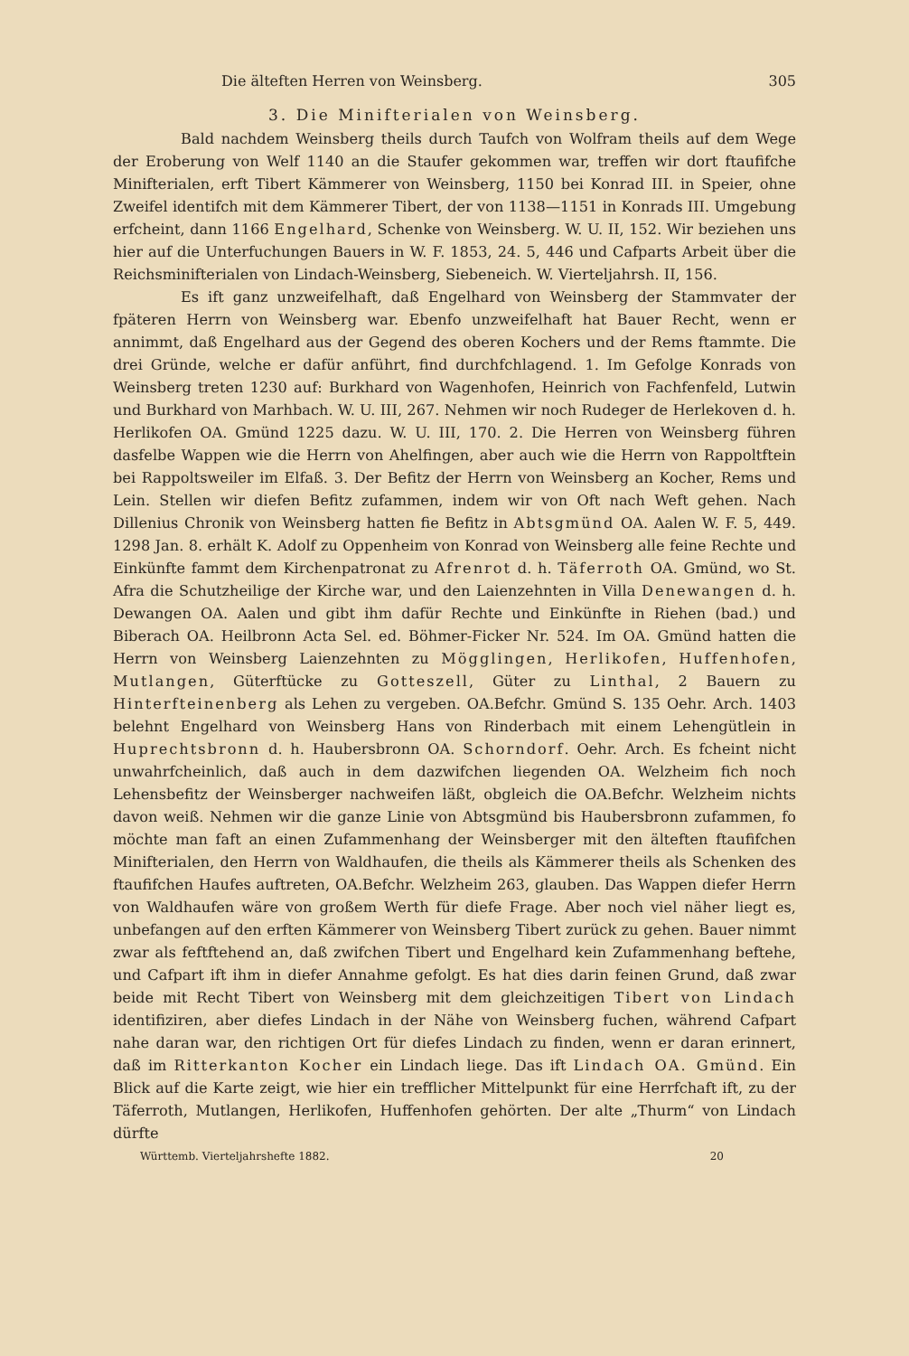Die älteften Herren von Weinsberg. 305
3. Die Minifterialen von Weinsberg.
Bald nachdem Weinsberg theils durch Taufch von Wolfram theils auf dem Wege der Eroberung von Welf 1140 an die Staufer gekommen war, treffen wir dort ftaufifche Minifterialen, erft Tibert Kämmerer von Weinsberg, 1150 bei Konrad III. in Speier, ohne Zweifel identifch mit dem Kämmerer Tibert, der von 1138—1151 in Konrads III. Umgebung erfcheint, dann 1166 Engelhard, Schenke von Weinsberg. W. U. II, 152. Wir beziehen uns hier auf die Unterfuchungen Bauers in W. F. 1853, 24. 5, 446 und Cafparts Arbeit über die Reichsminifterialen von Lindach-Weinsberg, Siebeneich. W. Vierteljahrsh. II, 156.
Es ift ganz unzweifelhaft, daß Engelhard von Weinsberg der Stammvater der fpäteren Herrn von Weinsberg war. Ebenfo unzweifelhaft hat Bauer Recht, wenn er annimmt, daß Engelhard aus der Gegend des oberen Kochers und der Rems ftammte. Die drei Gründe, welche er dafür anführt, find durchfchlagend. 1. Im Gefolge Konrads von Weinsberg treten 1230 auf: Burkhard von Wagenhofen, Heinrich von Fachfenfeld, Lutwin und Burkhard von Marhbach. W. U. III, 267. Nehmen wir noch Rudeger de Herlekoven d. h. Herlikofen OA. Gmünd 1225 dazu. W. U. III, 170. 2. Die Herren von Weinsberg führen dasfelbe Wappen wie die Herrn von Ahelfingen, aber auch wie die Herrn von Rappoltftein bei Rappoltsweiler im Elfaß. 3. Der Befitz der Herrn von Weinsberg an Kocher, Rems und Lein. Stellen wir diefen Befitz zufammen, indem wir von Oft nach Weft gehen. Nach Dillenius Chronik von Weinsberg hatten fie Befitz in Abtsgmünd OA. Aalen W. F. 5, 449. 1298 Jan. 8. erhält K. Adolf zu Oppenheim von Konrad von Weinsberg alle feine Rechte und Einkünfte fammt dem Kirchenpatronat zu Afrenrot d. h. Täferroth OA. Gmünd, wo St. Afra die Schutzheilige der Kirche war, und den Laienzehnten in Villa Denewangen d. h. Dewangen OA. Aalen und gibt ihm dafür Rechte und Einkünfte in Riehen (bad.) und Biberach OA. Heilbronn Acta Sel. ed. Böhmer-Ficker Nr. 524. Im OA. Gmünd hatten die Herrn von Weinsberg Laienzehnten zu Mögglingen, Herlikofen, Huffenhofen, Mutlangen, Güterftücke zu Gotteszell, Güter zu Linthal, 2 Bauern zu Hinterfteinenberg als Lehen zu vergeben. OA.Befchr. Gmünd S. 135 Oehr. Arch. 1403 belehnt Engelhard von Weinsberg Hans von Rinderbach mit einem Lehengütlein in Huprechtsbronn d. h. Haubersbronn OA. Schorndorf. Oehr. Arch. Es fcheint nicht unwahrfcheinlich, daß auch in dem dazwifchen liegenden OA. Welzheim fich noch Lehensbefitz der Weinsberger nachweifen läßt, obgleich die OA.Befchr. Welzheim nichts davon weiß. Nehmen wir die ganze Linie von Abtsgmünd bis Haubersbronn zufammen, fo möchte man faft an einen Zufammenhang der Weinsberger mit den älteften ftaufifchen Minifterialen, den Herrn von Waldhaufen, die theils als Kämmerer theils als Schenken des ftaufifchen Haufes auftreten, OA.Befchr. Welzheim 263, glauben. Das Wappen diefer Herrn von Waldhaufen wäre von großem Werth für diefe Frage. Aber noch viel näher liegt es, unbefangen auf den erften Kämmerer von Weinsberg Tibert zurück zu gehen. Bauer nimmt zwar als feftftehend an, daß zwifchen Tibert und Engelhard kein Zufammenhang beftehe, und Cafpart ift ihm in diefer Annahme gefolgt. Es hat dies darin feinen Grund, daß zwar beide mit Recht Tibert von Weinsberg mit dem gleichzeitigen Tibert von Lindach identifiziren, aber diefes Lindach in der Nähe von Weinsberg fuchen, während Cafpart nahe daran war, den richtigen Ort für diefes Lindach zu finden, wenn er daran erinnert, daß im Ritterkanton Kocher ein Lindach liege. Das ift Lindach OA. Gmünd. Ein Blick auf die Karte zeigt, wie hier ein trefflicher Mittelpunkt für eine Herrfchaft ift, zu der Täferroth, Mutlangen, Herlikofen, Huffenhofen gehörten. Der alte „Thurm“ von Lindach dürfte
Württemb. Vierteljahrshefte 1882. 20